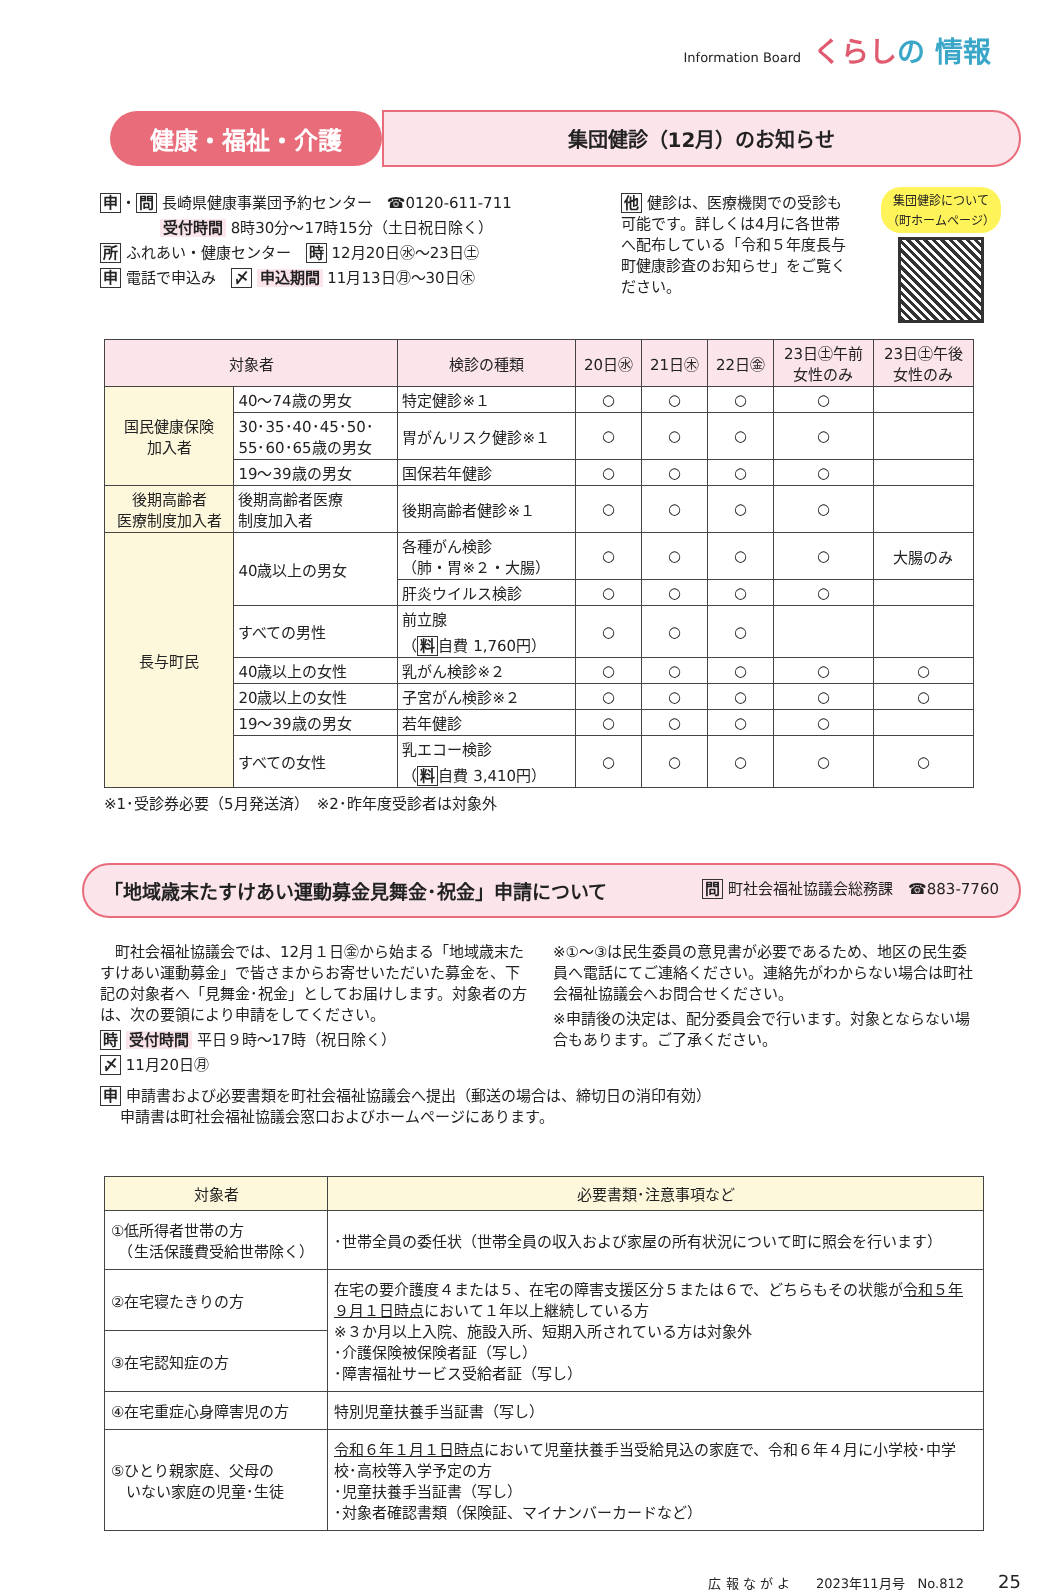Information Board くらしの 情報
健康・福祉・介護
集団健診（12月）のお知らせ
申・問 長崎県健康事業団予約センター　☎0120-611-711
受付時間 8時30分～17時15分（土日祝日除く）
所 ふれあい・健康センター　時 12月20日㊌～23日㊏
申 電話で申込み　〆 申込期間 11月13日㊊～30日㊍
他 健診は、医療機関での受診も可能です。詳しくは4月に各世帯へ配布している「令和５年度長与町健康診査のお知らせ」をご覧ください。
集団健診について
（町ホームページ）
| 対象者 | | 検診の種類 | 20日㊌ | 21日㊍ | 22日㊎ | 23日㊏午前 女性のみ | 23日㊏午後 女性のみ |
| --- | --- | --- | --- | --- | --- | --- | --- |
| 国民健康保険 加入者 | 40～74歳の男女 | 特定健診※１ | ○ | ○ | ○ | ○ | |
| | 30･35･40･45･50･ 55･60･65歳の男女 | 胃がんリスク健診※１ | ○ | ○ | ○ | ○ | |
| | 19～39歳の男女 | 国保若年健診 | ○ | ○ | ○ | ○ | |
| 後期高齢者 医療制度加入者 | 後期高齢者医療 制度加入者 | 後期高齢者健診※１ | ○ | ○ | ○ | ○ | |
| 長与町民 | 40歳以上の男女 | 各種がん検診 （肺・胃※２・大腸） | ○ | ○ | ○ | ○ | 大腸のみ |
| | | 肝炎ウイルス検診 | ○ | ○ | ○ | ○ | |
| | すべての男性 | 前立腺 （ 料 自費 1,760円） | ○ | ○ | ○ | | |
| | 40歳以上の女性 | 乳がん検診※２ | ○ | ○ | ○ | ○ | ○ |
| | 20歳以上の女性 | 子宮がん検診※２ | ○ | ○ | ○ | ○ | ○ |
| | 19～39歳の男女 | 若年健診 | ○ | ○ | ○ | ○ | |
| | すべての女性 | 乳エコー検診 （ 料 自費 3,410円） | ○ | ○ | ○ | ○ | ○ |
※1･受診券必要（5月発送済）　※2･昨年度受診者は対象外
「地域歳末たすけあい運動募金見舞金･祝金」申請について 問 町社会福祉協議会総務課　☎883-7760
　町社会福祉協議会では、12月１日㊎から始まる「地域歳末たすけあい運動募金」で皆さまからお寄せいただいた募金を、下記の対象者へ「見舞金･祝金」としてお届けします。対象者の方は、次の要領により申請をしてください。
時 受付時間 平日９時～17時（祝日除く）
〆 11月20日㊊
※①～③は民生委員の意見書が必要であるため、地区の民生委員へ電話にてご連絡ください。連絡先がわからない場合は町社会福祉協議会へお問合せください。
※申請後の決定は、配分委員会で行います。対象とならない場合もあります。ご了承ください。
申 申請書および必要書類を町社会福祉協議会へ提出（郵送の場合は、締切日の消印有効）
　 申請書は町社会福祉協議会窓口およびホームページにあります。
| 対象者 | 必要書類･注意事項など |
| --- | --- |
| ①低所得者世帯の方 （生活保護費受給世帯除く） | ･世帯全員の委任状（世帯全員の収入および家屋の所有状況について町に照会を行います） |
| ②在宅寝たきりの方 | 在宅の要介護度４または５、在宅の障害支援区分５または６で、どちらもその状態が 令和５年９月１日時点 において１年以上継続している方 ※３か月以上入院、施設入所、短期入所されている方は対象外 ･介護保険被保険者証（写し） ･障害福祉サービス受給者証（写し） |
| ③在宅認知症の方 | |
| ④在宅重症心身障害児の方 | 特別児童扶養手当証書（写し） |
| ⑤ひとり親家庭、父母の いない家庭の児童･生徒 | 令和６年１月１日時点 において児童扶養手当受給見込の家庭で、令和６年４月に小学校･中学校･高校等入学予定の方 ･児童扶養手当証書（写し） ･対象者確認書類（保険証、マイナンバーカードなど） |
広 報 な が よ　　2023年11月号　No.812 25